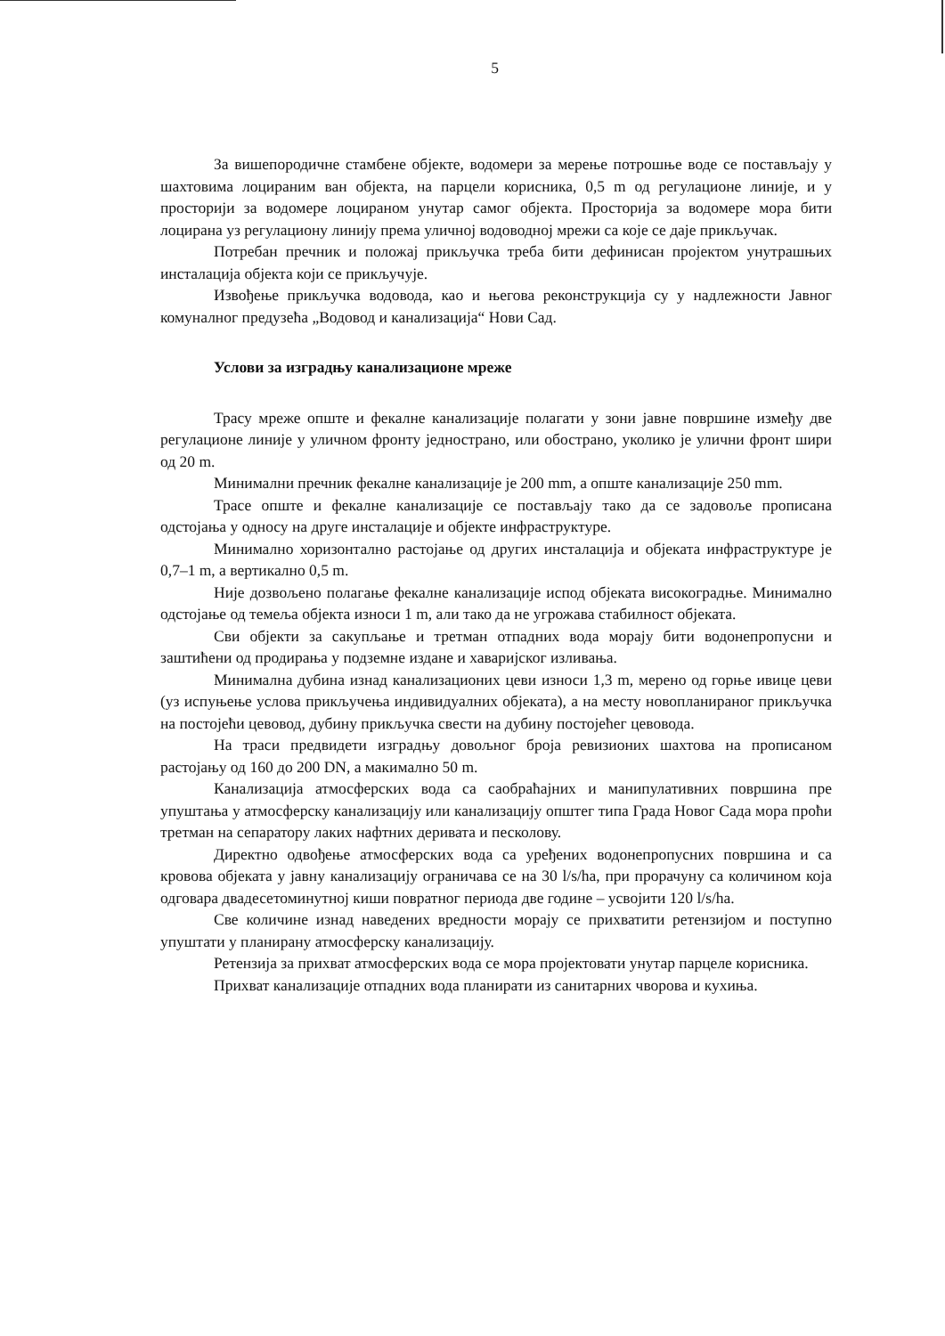5
За вишепородичне стамбене објекте, водомери за мерење потрошње воде се постављају у шахтовима лоцираним ван објекта, на парцели корисника, 0,5 m од регулационе линије, и у просторији за водомере лоцираном унутар самог објекта. Просторија за водомере мора бити лоцирана уз регулациону линију према уличној водоводној мрежи са које се даје прикључак.
Потребан пречник и положај прикључка треба бити дефинисан пројектом унутрашњих инсталација објекта који се прикључује.
Извођење прикључка водовода, као и његова реконструкција су у надлежности Јавног комуналног предузећа „Водовод и канализација“ Нови Сад.
Услови за изградњу канализационе мреже
Трасу мреже опште и фекалне канализације полагати у зони јавне површине између две регулационе линије у уличном фронту једнострано, или обострано, уколико је улични фронт шири од 20 m.
Минимални пречник фекалне канализације је 200 mm, а опште канализације 250 mm.
Трасе опште и фекалне канализације се постављају тако да се задовоље прописана одстојања у односу на друге инсталације и објекте инфраструктуре.
Минимално хоризонтално растојање од других инсталација и објеката инфраструктуре је 0,7–1 m, а вертикално 0,5 m.
Није дозвољено полагање фекалне канализације испод објеката високоградње. Минимално одстојање од темеља објекта износи 1 m, али тако да не угрожава стабилност објеката.
Сви објекти за сакупљање и третман отпадних вода морају бити водонепропусни и заштићени од продирања у подземне издане и хаваријског изливања.
Минимална дубина изнад канализационих цеви износи 1,3 m, мерено од горње ивице цеви (уз испуњење услова прикључења индивидуалних објеката), а на месту новопланираног прикључка на постојећи цевовод, дубину прикључка свести на дубину постојећег цевовода.
На траси предвидети изградњу довољног броја ревизионих шахтова на прописаном растојању од 160 до 200 DN, а макимално 50 m.
Канализација атмосферских вода са саобраћајних и манипулативних површина пре упуштања у атмосферску канализацију или канализацију општег типа Града Новог Сада мора проћи третман на сепаратору лаких нафтних деривата и песколову.
Директно одвођење атмосферских вода са уређених водонепропусних површина и са кровова објеката у јавну канализацију ограничава се на 30 l/s/ha, при прорачуну са количином која одговара двадесетоминутној киши повратног периода две године – усвојити 120 l/s/ha.
Све количине изнад наведених вредности морају се прихватити ретензијом и поступно упуштати у планирану атмосферску канализацију.
Ретензија за прихват атмосферских вода се мора пројектовати унутар парцеле корисника.
Прихват канализације отпадних вода планирати из санитарних чворова и кухиња.